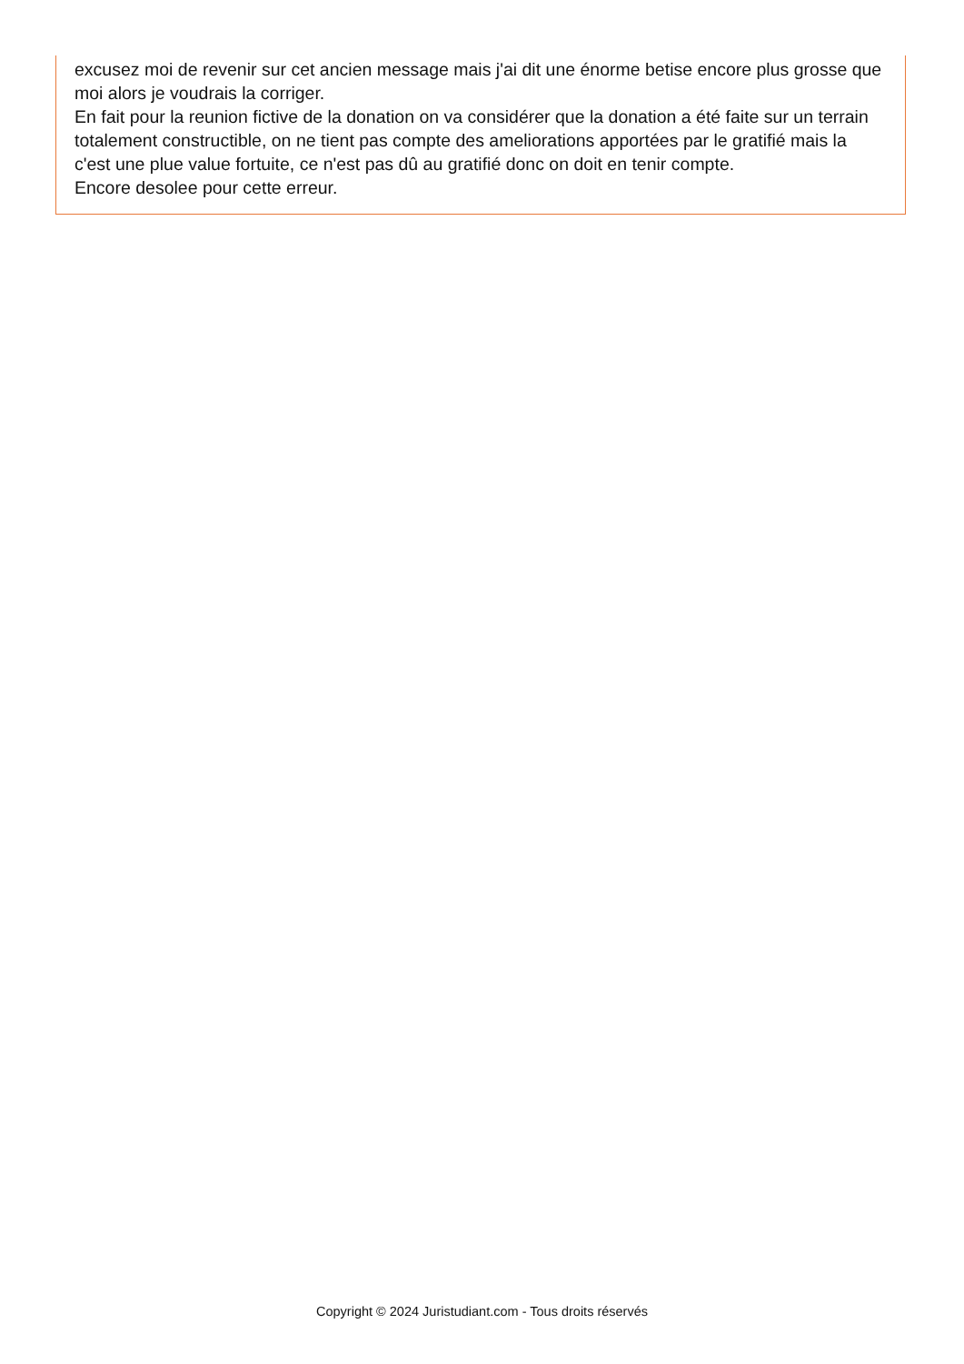excusez moi de revenir sur cet ancien message mais j'ai dit une énorme betise encore plus grosse que moi alors je voudrais la corriger.
En fait pour la reunion fictive de la donation on va considérer que la donation a été faite sur un terrain totalement constructible, on ne tient pas compte des ameliorations apportées par le gratifié mais la c'est une plue value fortuite, ce n'est pas dû au gratifié donc on doit en tenir compte.
Encore desolee pour cette erreur.
Copyright © 2024 Juristudiant.com - Tous droits réservés